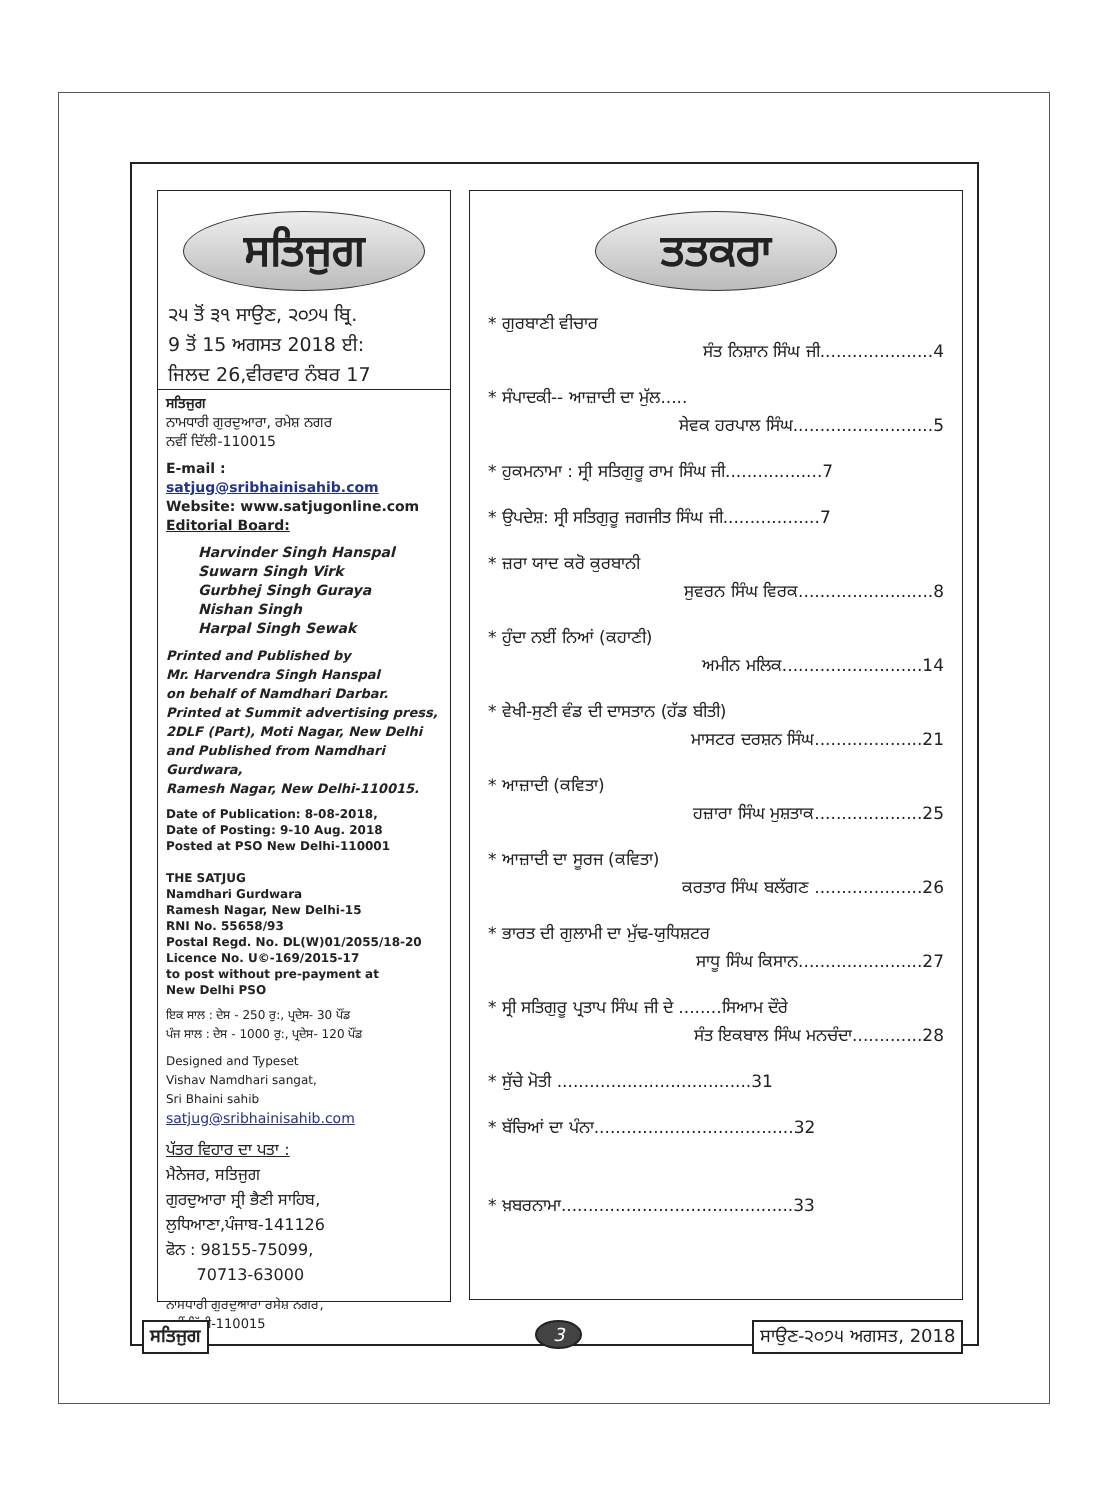ਸਤਿਜੁਗ
੨੫ ਤੋਂ ੩੧ ਸਾਉਣ, ੨੦੭੫ ਬ੍ਰਿ.
9 ਤੋਂ 15 ਅਗਸਤ 2018 ਈ:
ਜਿਲਦ 26,ਵੀਰਵਾਰ ਨੰਬਰ 17
ਸਤਿਜੁਗ
ਨਾਮਧਾਰੀ ਗੁਰਦੁਆਰਾ, ਰਮੇਸ਼ ਨਗਰ
ਨਵੀਂ ਦਿੱਲੀ-110015
E-mail : satjug@sribhainisahib.com
Website: www.satjugonline.com
Editorial Board:
Harvinder Singh Hanspal
Suwarn Singh Virk
Gurbhej Singh Guraya
Nishan Singh
Harpal Singh Sewak
Printed and Published by
Mr. Harvendra Singh Hanspal
on behalf of Namdhari Darbar.
Printed at Summit advertising press,
2DLF (Part), Moti Nagar, New Delhi
and Published from Namdhari Gurdwara,
Ramesh Nagar, New Delhi-110015.
Date of Publication: 8-08-2018,
Date of Posting: 9-10 Aug. 2018
Posted at PSO New Delhi-110001
THE SATJUG
Namdhari Gurdwara
Ramesh Nagar, New Delhi-15
RNI No. 55658/93
Postal Regd. No. DL(W)01/2055/18-20
Licence No. U©-169/2015-17
to post without pre-payment at
New Delhi PSO
ਇਕ ਸਾਲ : ਦੇਸ - 250 ਰੁ:, ਪ੍ਰਦੇਸ- 30 ਪੌਂਡ
ਪੰਜ ਸਾਲ : ਦੇਸ - 1000 ਰੁ:, ਪ੍ਰਦੇਸ- 120 ਪੌਂਡ
Designed and Typeset
Vishav Namdhari sangat,
Sri Bhaini sahib
satjug@sribhainisahib.com
ਪੱਤਰ ਵਿਹਾਰ ਦਾ ਪਤਾ :
ਮੈਨੇਜਰ, ਸਤਿਜੁਗ
ਗੁਰਦੁਆਰਾ ਸ੍ਰੀ ਭੈਣੀ ਸਾਹਿਬ,
ਲੁਧਿਆਣਾ,ਪੰਜਾਬ-141126
ਫੋਨ : 98155-75099,
70713-63000
ਨਾਮਧਾਰੀ ਗੁਰਦੁਆਰਾ ਰਮੇਸ਼ ਨਗਰ,
ਨਵੀਂ ਦਿੱਲੀ-110015
ਤਤਕਰਾ
* ਗੁਰਬਾਣੀ ਵੀਚਾਰ
ਸੰਤ ਨਿਸ਼ਾਨ ਸਿੰਘ ਜੀ.....................4
* ਸੰਪਾਦਕੀ-- ਆਜ਼ਾਦੀ ਦਾ ਮੁੱਲ.....
ਸੇਵਕ ਹਰਪਾਲ ਸਿੰਘ..........................5
* ਹੁਕਮਨਾਮਾ : ਸ੍ਰੀ ਸਤਿਗੁਰੂ ਰਾਮ ਸਿੰਘ ਜੀ..................7
* ਉਪਦੇਸ਼: ਸ੍ਰੀ ਸਤਿਗੁਰੂ ਜਗਜੀਤ ਸਿੰਘ ਜੀ..................7
* ਜ਼ਰਾ ਯਾਦ ਕਰੋ ਕੁਰਬਾਨੀ
ਸੁਵਰਨ ਸਿੰਘ ਵਿਰਕ.........................8
* ਹੁੰਦਾ ਨਈਂ ਨਿਆਂ (ਕਹਾਣੀ)
ਅਮੀਨ ਮਲਿਕ..........................14
* ਵੇਖੀ-ਸੁਣੀ ਵੰਡ ਦੀ ਦਾਸਤਾਨ (ਹੱਡ ਬੀਤੀ)
ਮਾਸਟਰ ਦਰਸ਼ਨ ਸਿੰਘ....................21
* ਆਜ਼ਾਦੀ (ਕਵਿਤਾ)
ਹਜ਼ਾਰਾ ਸਿੰਘ ਮੁਸ਼ਤਾਕ....................25
* ਆਜ਼ਾਦੀ ਦਾ ਸੂਰਜ (ਕਵਿਤਾ)
ਕਰਤਾਰ ਸਿੰਘ ਬਲੱਗਣ ....................26
* ਭਾਰਤ ਦੀ ਗੁਲਾਮੀ ਦਾ ਮੁੱਢ-ਯੁਧਿਸ਼ਟਰ
ਸਾਧੂ ਸਿੰਘ ਕਿਸਾਨ.......................27
* ਸ੍ਰੀ ਸਤਿਗੁਰੂ ਪ੍ਰਤਾਪ ਸਿੰਘ ਜੀ ਦੇ ........ਸਿਆਮ ਦੌਰੇ
ਸੰਤ ਇਕਬਾਲ ਸਿੰਘ ਮਨਚੰਦਾ.............28
* ਸੁੱਚੇ ਮੋਤੀ ....................................31
* ਬੱਚਿਆਂ ਦਾ ਪੰਨਾ.....................................32
* ਖ਼ਬਰਨਾਮਾ...........................................33
ਸਤਿਜੁਗ 3 ਸਾਉਣ-੨੦੭੫ ਅਗਸਤ, 2018